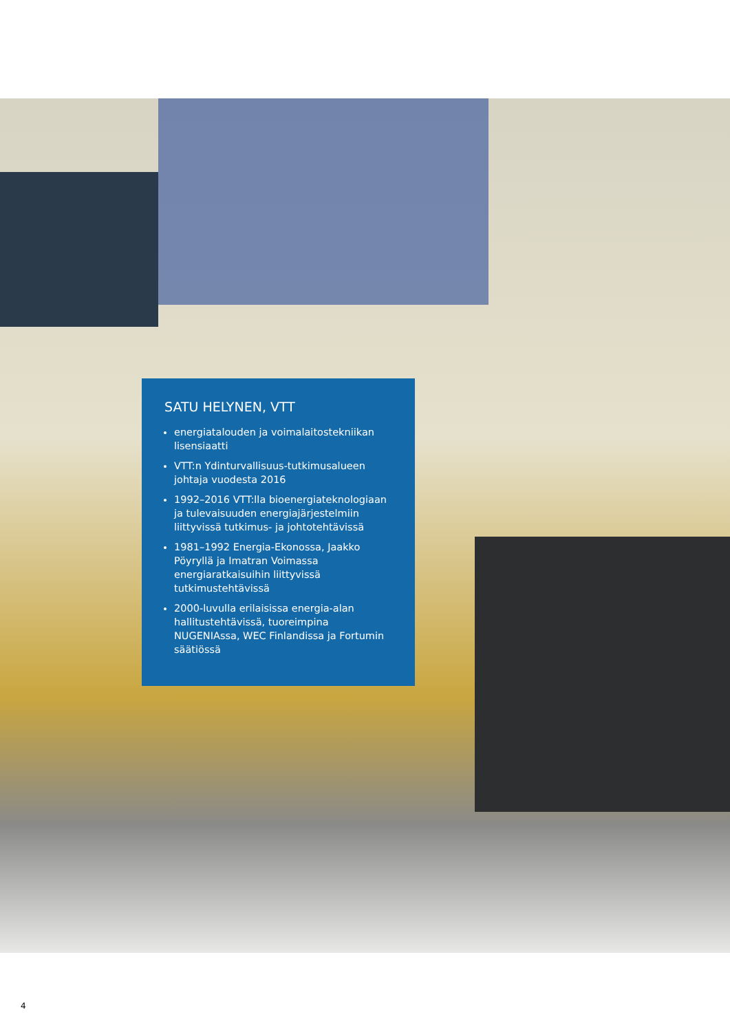SATU HELYNEN, VTT
energiatalouden ja voimalaitostekniikan lisensiaatti
VTT:n Ydinturvallisuus-tutkimusalueen johtaja vuodesta 2016
1992–2016 VTT:lla bioenergiateknologiaan ja tulevaisuuden energiajärjestelmiin liittyvissä tutkimus- ja johtotehtävissä
1981–1992 Energia-Ekonossa, Jaakko Pöyryllä ja Imatran Voimassa energiaratkaisuihin liittyvissä tutkimustehtävissä
2000-luvulla erilaisissa energia-alan hallitustehtävissä, tuoreimpina NUGENIAssa, WEC Finlandissa ja Fortumin säätiössä
4